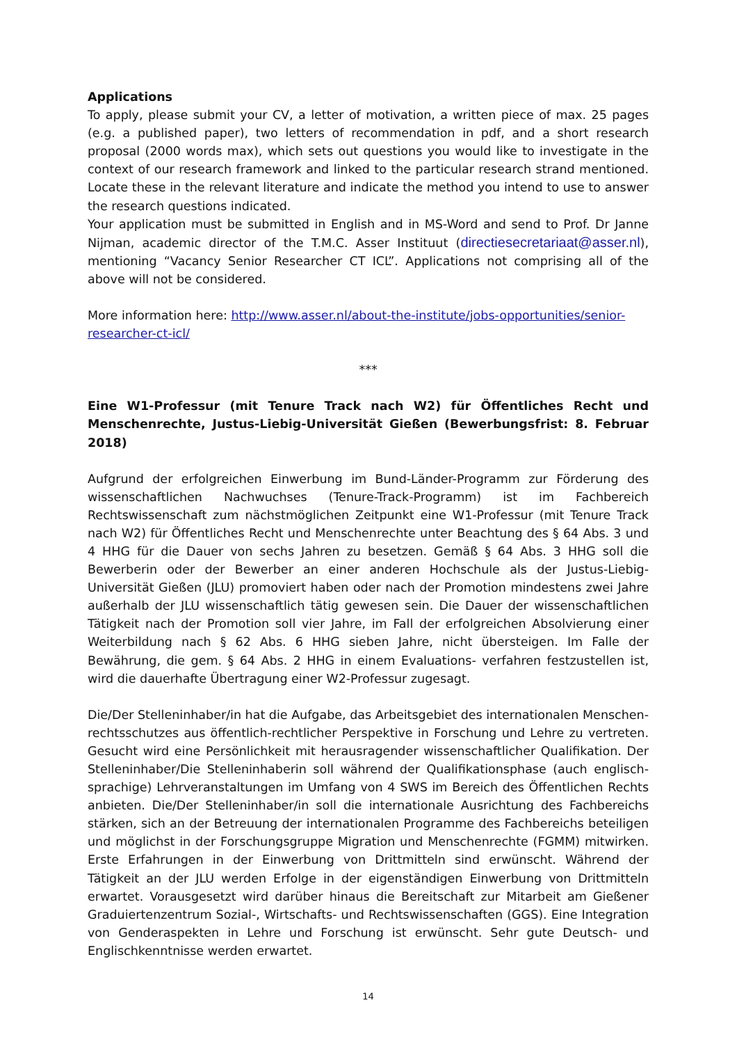Applications
To apply, please submit your CV, a letter of motivation, a written piece of max. 25 pages (e.g. a published paper), two letters of recommendation in pdf, and a short research proposal (2000 words max), which sets out questions you would like to investigate in the context of our research framework and linked to the particular research strand mentioned. Locate these in the relevant literature and indicate the method you intend to use to answer the research questions indicated.
Your application must be submitted in English and in MS-Word and send to Prof. Dr Janne Nijman, academic director of the T.M.C. Asser Instituut (directiesecretariaat@asser.nl), mentioning “Vacancy Senior Researcher CT ICL”. Applications not comprising all of the above will not be considered.
More information here: http://www.asser.nl/about-the-institute/jobs-opportunities/senior-researcher-ct-icl/
***
Eine W1-Professur (mit Tenure Track nach W2) für Öffentliches Recht und Menschenrechte, Justus-Liebig-Universität Gießen (Bewerbungsfrist: 8. Februar 2018)
Aufgrund der erfolgreichen Einwerbung im Bund-Länder-Programm zur Förderung des wissenschaftlichen Nachwuchses (Tenure-Track-Programm) ist im Fachbereich Rechtswissenschaft zum nächstmöglichen Zeitpunkt eine W1-Professur (mit Tenure Track nach W2) für Öffentliches Recht und Menschenrechte unter Beachtung des § 64 Abs. 3 und 4 HHG für die Dauer von sechs Jahren zu besetzen. Gemäß § 64 Abs. 3 HHG soll die Bewerberin oder der Bewerber an einer anderen Hochschule als der Justus-Liebig-Universität Gießen (JLU) promoviert haben oder nach der Promotion mindestens zwei Jahre außerhalb der JLU wissenschaftlich tätig gewesen sein. Die Dauer der wissenschaftlichen Tätigkeit nach der Promotion soll vier Jahre, im Fall der erfolgreichen Absolvierung einer Weiterbildung nach § 62 Abs. 6 HHG sieben Jahre, nicht übersteigen. Im Falle der Bewährung, die gem. § 64 Abs. 2 HHG in einem Evaluations- verfahren festzustellen ist, wird die dauerhafte Übertragung einer W2-Professur zugesagt.
Die/Der Stelleninhaber/in hat die Aufgabe, das Arbeitsgebiet des internationalen Menschen-rechtsschutzes aus öffentlich-rechtlicher Perspektive in Forschung und Lehre zu vertreten. Gesucht wird eine Persönlichkeit mit herausragender wissenschaftlicher Qualifikation. Der Stelleninhaber/Die Stelleninhaberin soll während der Qualifikationsphase (auch englisch-sprachige) Lehrveranstaltungen im Umfang von 4 SWS im Bereich des Öffentlichen Rechts anbieten. Die/Der Stelleninhaber/in soll die internationale Ausrichtung des Fachbereichs stärken, sich an der Betreuung der internationalen Programme des Fachbereichs beteiligen und möglichst in der Forschungsgruppe Migration und Menschenrechte (FGMM) mitwirken. Erste Erfahrungen in der Einwerbung von Drittmitteln sind erwünscht. Während der Tätigkeit an der JLU werden Erfolge in der eigenständigen Einwerbung von Drittmitteln erwartet. Vorausgesetzt wird darüber hinaus die Bereitschaft zur Mitarbeit am Gießener Graduiertenzentrum Sozial-, Wirtschafts- und Rechtswissenschaften (GGS). Eine Integration von Genderaspekten in Lehre und Forschung ist erwünscht. Sehr gute Deutsch- und Englischkenntnisse werden erwartet.
14